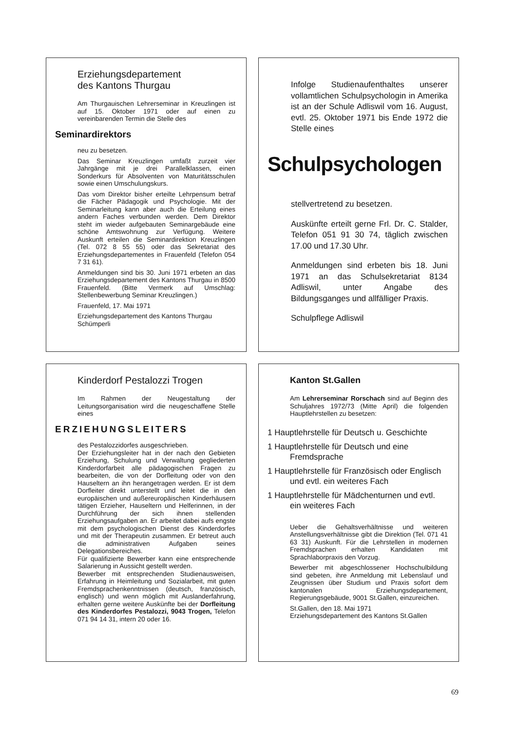Erziehungsdepartement
des Kantons Thurgau
Am Thurgauischen Lehrerseminar in Kreuzlingen ist auf 15. Oktober 1971 oder auf einen zu vereinbarenden Termin die Stelle des
Seminardirektors
neu zu besetzen.
Das Seminar Kreuzlingen umfaßt zurzeit vier Jahrgänge mit je drei Parallelklassen, einen Sonderkurs für Absolventen von Maturitätsschulen sowie einen Umschulungskurs.
Das vom Direktor bisher erteilte Lehrpensum betraf die Fächer Pädagogik und Psychologie. Mit der Seminarleitung kann aber auch die Erteilung eines andern Faches verbunden werden. Dem Direktor steht im wieder aufgebauten Seminargebäude eine schöne Amtswohnung zur Verfügung. Weitere Auskunft erteilen die Seminardirektion Kreuzlingen (Tel. 072 8 55 55) oder das Sekretariat des Erziehungsdepartementes in Frauenfeld (Telefon 054 7 31 61).
Anmeldungen sind bis 30. Juni 1971 erbeten an das Erziehungsdepartement des Kantons Thurgau in 8500 Frauenfeld. (Bitte Vermerk auf Umschlag: Stellenbewerbung Seminar Kreuzlingen.)
Frauenfeld, 17. Mai 1971
Erziehungsdepartement des Kantons Thurgau
Schümperli
Infolge Studienaufenthaltes unserer vollamtlichen Schulpsychologin in Amerika ist an der Schule Adliswil vom 16. August, evtl. 25. Oktober 1971 bis Ende 1972 die Stelle eines
Schulpsychologen
stellvertretend zu besetzen.
Auskünfte erteilt gerne Frl. Dr. C. Stalder, Telefon 051 91 30 74, täglich zwischen 17.00 und 17.30 Uhr.
Anmeldungen sind erbeten bis 18. Juni 1971 an das Schulsekretariat 8134 Adliswil, unter Angabe des Bildungsganges und allfälliger Praxis.
Schulpflege Adliswil
Kinderdorf Pestalozzi Trogen
Im Rahmen der Neugestaltung der Leitungsorganisation wird die neugeschaffene Stelle eines
ERZIEHUNGSLEITERS
des Pestalozzidorfes ausgeschrieben.
Der Erziehungsleiter hat in der nach den Gebieten Erziehung, Schulung und Verwaltung gegliederten Kinderdorfarbeit alle pädagogischen Fragen zu bearbeiten, die von der Dorfleitung oder von den Hauseltern an ihn herangetragen werden. Er ist dem Dorfleiter direkt unterstellt und leitet die in den europäischen und außereuropäischen Kinderhäusern tätigen Erzieher, Hauseltern und Helferinnen, in der Durchführung der sich ihnen stellenden Erziehungsaufgaben an. Er arbeitet dabei aufs engste mit dem psychologischen Dienst des Kinderdorfes und mit der Therapeutin zusammen. Er betreut auch die administrativen Aufgaben seines Delegationsbereiches.
Für qualifizierte Bewerber kann eine entsprechende Salarierung in Aussicht gestellt werden.
Bewerber mit entsprechenden Studienausweisen, Erfahrung in Heimleitung und Sozialarbeit, mit guten Fremdsprachenkenntnissen (deutsch, französisch, englisch) und wenn möglich mit Auslanderfahrung, erhalten gerne weitere Auskünfte bei der Dorfleitung des Kinderdorfes Pestalozzi, 9043 Trogen, Telefon 071 94 14 31, intern 20 oder 16.
Kanton St.Gallen
Am Lehrerseminar Rorschach sind auf Beginn des Schuljahres 1972/73 (Mitte April) die folgenden Hauptlehrstellen zu besetzen:
1 Hauptlehrstelle für Deutsch u. Geschichte
1 Hauptlehrstelle für Deutsch und eine Fremdsprache
1 Hauptlehrstelle für Französisch oder Englisch und evtl. ein weiteres Fach
1 Hauptlehrstelle für Mädchenturnen und evtl. ein weiteres Fach
Ueber die Gehaltsverhältnisse und weiteren Anstellungsverhältnisse gibt die Direktion (Tel. 071 41 63 31) Auskunft. Für die Lehrstellen in modernen Fremdsprachen erhalten Kandidaten mit Sprachlaborpraxis den Vorzug.
Bewerber mit abgeschlossener Hochschulbildung sind gebeten, ihre Anmeldung mit Lebenslauf und Zeugnissen über Studium und Praxis sofort dem kantonalen Erziehungsdepartement, Regierungsgebäude, 9001 St.Gallen, einzureichen.
St.Gallen, den 18. Mai 1971
Erziehungsdepartement des Kantons St.Gallen
69